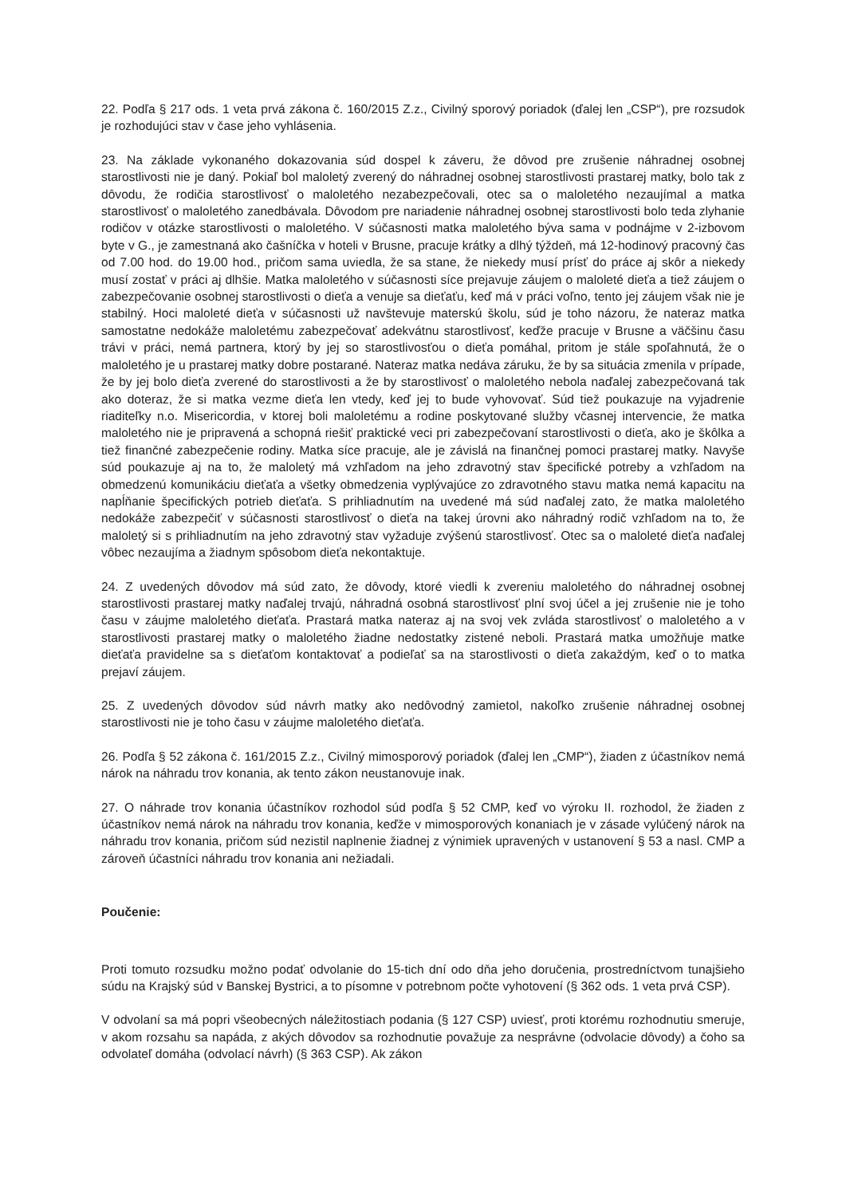22. Podľa § 217 ods. 1 veta prvá zákona č. 160/2015 Z.z., Civilný sporový poriadok (ďalej len „CSP“), pre rozsudok je rozhodujúci stav v čase jeho vyhlásenia.
23. Na základe vykonaného dokazovania súd dospel k záveru, že dôvod pre zrušenie náhradnej osobnej starostlivosti nie je daný. Pokiaľ bol maloletý zverený do náhradnej osobnej starostlivosti prastarej matky, bolo tak z dôvodu, že rodičia starostlivosť o maloletého nezabezpečovali, otec sa o maloletého nezaujímal a matka starostlivosť o maloletého zanedbávala. Dôvodom pre nariadenie náhradnej osobnej starostlivosti bolo teda zlyhanie rodičov v otázke starostlivosti o maloletého. V súčasnosti matka maloletého býva sama v podnájme v 2-izbovom byte v G., je zamestnaná ako čašníčka v hoteli v Brusne, pracuje krátky a dlhý týždeň, má 12-hodinový pracovný čas od 7.00 hod. do 19.00 hod., pričom sama uviedla, že sa stane, že niekedy musí prísť do práce aj skôr a niekedy musí zostať v práci aj dlhšie. Matka maloletého v súčasnosti síce prejavuje záujem o maloleté dieťa a tiež záujem o zabezpečovanie osobnej starostlivosti o dieťa a venuje sa dieťaťu, keď má v práci voľno, tento jej záujem však nie je stabilný. Hoci maloleté dieťa v súčasnosti už navštevuje materskú školu, súd je toho názoru, že nateraz matka samostatne nedokáže maloletému zabezpečovať adekvátnu starostlivosť, keďže pracuje v Brusne a väčšinu času trávi v práci, nemá partnera, ktorý by jej so starostlivosťou o dieťa pomáhal, pritom je stále spoľahnutá, že o maloletého je u prastarej matky dobre postarané. Nateraz matka nedáva záruku, že by sa situácia zmenila v prípade, že by jej bolo dieťa zverené do starostlivosti a že by starostlivosť o maloletého nebola naďalej zabezpečovaná tak ako doteraz, že si matka vezme dieťa len vtedy, keď jej to bude vyhovovať. Súd tiež poukazuje na vyjadrenie riaditeľky n.o. Misericordia, v ktorej boli maloletému a rodine poskytované služby včasnej intervencie, že matka maloletého nie je pripravená a schopná riešiť praktické veci pri zabezpečovaní starostlivosti o dieťa, ako je škôlka a tiež finančné zabezpečenie rodiny. Matka síce pracuje, ale je závislá na finančnej pomoci prastarej matky. Navyše súd poukazuje aj na to, že maloletý má vzhľadom na jeho zdravotný stav špecifické potreby a vzhľadom na obmedzenú komunikáciu dieťaťa a všetky obmedzenia vyplývajúce zo zdravotného stavu matka nemá kapacitu na napĺňanie špecifických potrieb dieťaťa. S prihliadnutím na uvedené má súd naďalej zato, že matka maloletého nedokáže zabezpečiť v súčasnosti starostlivosť o dieťa na takej úrovni ako náhradný rodič vzhľadom na to, že maloletý si s prihliadnutím na jeho zdravotný stav vyžaduje zvýšenú starostlivosť. Otec sa o maloleté dieťa naďalej vôbec nezaujíma a žiadnym spôsobom dieťa nekontaktuje.
24. Z uvedených dôvodov má súd zato, že dôvody, ktoré viedli k zvereniu maloletého do náhradnej osobnej starostlivosti prastarej matky naďalej trvajú, náhradná osobná starostlivosť plní svoj účel a jej zrušenie nie je toho času v záujme maloletého dieťaťa. Prastará matka nateraz aj na svoj vek zvláda starostlivosť o maloletého a v starostlivosti prastarej matky o maloletého žiadne nedostatky zistené neboli. Prastará matka umožňuje matke dieťaťa pravidelne sa s dieťaťom kontaktovať a podieľať sa na starostlivosti o dieťa zakaždým, keď o to matka prejaví záujem.
25. Z uvedených dôvodov súd návrh matky ako nedôvodný zamietol, nakoľko zrušenie náhradnej osobnej starostlivosti nie je toho času v záujme maloletého dieťaťa.
26. Podľa § 52 zákona č. 161/2015 Z.z., Civilný mimosporový poriadok (ďalej len „CMP“), žiaden z účastníkov nemá nárok na náhradu trov konania, ak tento zákon neustanovuje inak.
27. O náhrade trov konania účastníkov rozhodol súd podľa § 52 CMP, keď vo výroku II. rozhodol, že žiaden z účastníkov nemá nárok na náhradu trov konania, keďže v mimosporových konaniach je v zásade vylúčený nárok na náhradu trov konania, pričom súd nezistil naplnenie žiadnej z výnimiek upravených v ustanovení § 53 a nasl. CMP a zároveň účastníci náhradu trov konania ani nežiadali.
Poučenie:
Proti tomuto rozsudku možno podať odvolanie do 15-tich dní odo dňa jeho doručenia, prostredníctvom tunajšieho súdu na Krajský súd v Banskej Bystrici, a to písomne v potrebnom počte vyhotovení (§ 362 ods. 1 veta prvá CSP).
V odvolaní sa má popri všeobecných náležitostiach podania (§ 127 CSP) uviesť, proti ktorému rozhodnutiu smeruje, v akom rozsahu sa napáda, z akých dôvodov sa rozhodnutie považuje za nesprávne (odvolacie dôvody) a čoho sa odvolateľ domáha (odvolací návrh) (§ 363 CSP). Ak zákon